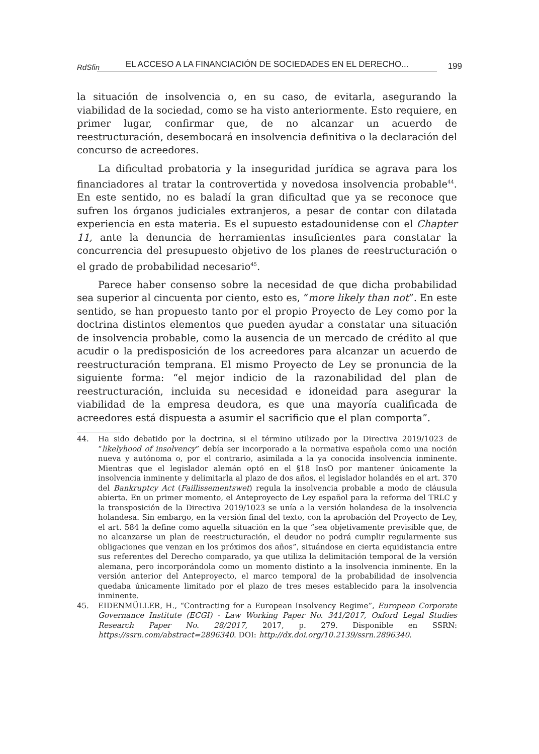RdSfin EL ACCESO A LA FINANCIACIÓN DE SOCIEDADES EN EL DERECHO... 199
la situación de insolvencia o, en su caso, de evitarla, asegurando la viabilidad de la sociedad, como se ha visto anteriormente. Esto requiere, en primer lugar, confirmar que, de no alcanzar un acuerdo de reestructuración, desembocará en insolvencia definitiva o la declaración del concurso de acreedores.
La dificultad probatoria y la inseguridad jurídica se agrava para los financiadores al tratar la controvertida y novedosa insolvencia probable<sup>44</sup>. En este sentido, no es baladí la gran dificultad que ya se reconoce que sufren los órganos judiciales extranjeros, a pesar de contar con dilatada experiencia en esta materia. Es el supuesto estadounidense con el Chapter 11, ante la denuncia de herramientas insuficientes para constatar la concurrencia del presupuesto objetivo de los planes de reestructuración o el grado de probabilidad necesario<sup>45</sup>.
Parece haber consenso sobre la necesidad de que dicha probabilidad sea superior al cincuenta por ciento, esto es, “more likely than not”. En este sentido, se han propuesto tanto por el propio Proyecto de Ley como por la doctrina distintos elementos que pueden ayudar a constatar una situación de insolvencia probable, como la ausencia de un mercado de crédito al que acudir o la predisposición de los acreedores para alcanzar un acuerdo de reestructuración temprana. El mismo Proyecto de Ley se pronuncia de la siguiente forma: “el mejor indicio de la razonabilidad del plan de reestructuración, incluida su necesidad e idoneidad para asegurar la viabilidad de la empresa deudora, es que una mayoría cualificada de acreedores está dispuesta a asumir el sacrificio que el plan comporta”.
44. Ha sido debatido por la doctrina, si el término utilizado por la Directiva 2019/1023 de “likelyhood of insolvency” debía ser incorporado a la normativa española como una noción nueva y autónoma o, por el contrario, asimilada a la ya conocida insolvencia inminente. Mientras que el legislador alemán optó en el §18 InsO por mantener únicamente la insolvencia inminente y delimitarla al plazo de dos años, el legislador holandés en el art. 370 del Bankruptcy Act (Faillissementswet) regula la insolvencia probable a modo de cláusula abierta. En un primer momento, el Anteproyecto de Ley español para la reforma del TRLC y la transposición de la Directiva 2019/1023 se unía a la versión holandesa de la insolvencia holandesa. Sin embargo, en la versión final del texto, con la aprobación del Proyecto de Ley, el art. 584 la define como aquella situación en la que “sea objetivamente previsible que, de no alcanzarse un plan de reestructuración, el deudor no podrá cumplir regularmente sus obligaciones que venzan en los próximos dos años”, situándose en cierta equidistancia entre sus referentes del Derecho comparado, ya que utiliza la delimitación temporal de la versión alemana, pero incorporándola como un momento distinto a la insolvencia inminente. En la versión anterior del Anteproyecto, el marco temporal de la probabilidad de insolvencia quedaba únicamente limitado por el plazo de tres meses establecido para la insolvencia inminente.
45. EIDENMÜLLER, H., “Contracting for a European Insolvency Regime”, European Corporate Governance Institute (ECGI) - Law Working Paper No. 341/2017, Oxford Legal Studies Research Paper No. 28/2017, 2017, p. 279. Disponible en SSRN: https://ssrn.com/abstract=2896340. DOI: http://dx.doi.org/10.2139/ssrn.2896340.